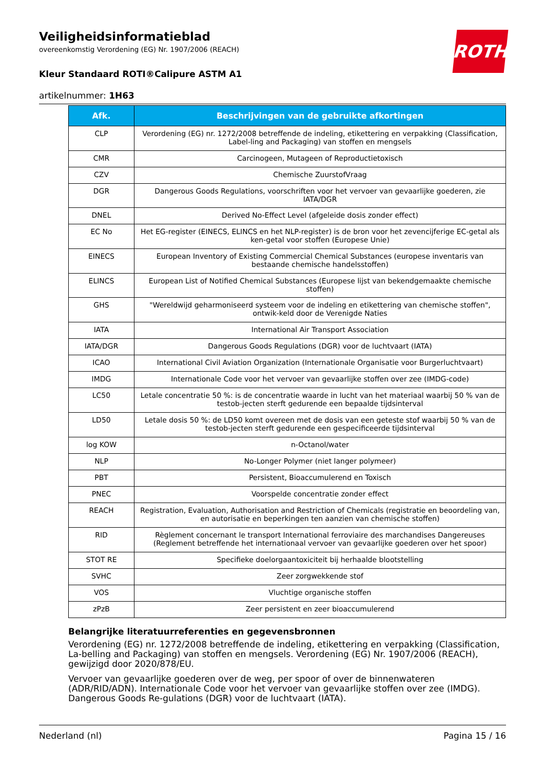Veiligheidsinformatieblad
overeenkomstig Verordening (EG) Nr. 1907/2006 (REACH)
Kleur Standaard ROTI®Calipure ASTM A1
artikelnummer: 1H63
ROTH
| Afk. | Beschrijvingen van de gebruikte afkortingen |
| --- | --- |
| CLP | Verordening (EG) nr. 1272/2008 betreffende de indeling, etikettering en verpakking (Classification, Label-ling and Packaging) van stoffen en mengsels |
| CMR | Carcinogeen, Mutageen of Reproductietoxisch |
| CZV | Chemische ZuurstofVraag |
| DGR | Dangerous Goods Regulations, voorschriften voor het vervoer van gevaarlijke goederen, zie IATA/DGR |
| DNEL | Derived No-Effect Level (afgeleide dosis zonder effect) |
| EC No | Het EG-register (EINECS, ELINCS en het NLP-register) is de bron voor het zevencijferige EC-getal als ken-getal voor stoffen (Europese Unie) |
| EINECS | European Inventory of Existing Commercial Chemical Substances (europese inventaris van bestaande chemische handelsstoffen) |
| ELINCS | European List of Notified Chemical Substances (Europese lijst van bekendgemaakte chemische stoffen) |
| GHS | "Wereldwijd geharmoniseerd systeem voor de indeling en etikettering van chemische stoffen", ontwik-keld door de Verenigde Naties |
| IATA | International Air Transport Association |
| IATA/DGR | Dangerous Goods Regulations (DGR) voor de luchtvaart (IATA) |
| ICAO | International Civil Aviation Organization (Internationale Organisatie voor Burgerluchtvaart) |
| IMDG | Internationale Code voor het vervoer van gevaarlijke stoffen over zee (IMDG-code) |
| LC50 | Letale concentratie 50 %: is de concentratie waarde in lucht van het materiaal waarbij 50 % van de testob-jecten sterft gedurende een bepaalde tijdsinterval |
| LD50 | Letale dosis 50 %: de LD50 komt overeen met de dosis van een geteste stof waarbij 50 % van de testob-jecten sterft gedurende een gespecificeerde tijdsinterval |
| log KOW | n-Octanol/water |
| NLP | No-Longer Polymer (niet langer polymeer) |
| PBT | Persistent, Bioaccumulerend en Toxisch |
| PNEC | Voorspelde concentratie zonder effect |
| REACH | Registration, Evaluation, Authorisation and Restriction of Chemicals (registratie en beoordeling van, en autorisatie en beperkingen ten aanzien van chemische stoffen) |
| RID | Règlement concernant le transport International ferroviaire des marchandises Dangereuses (Reglement betreffende het internationaal vervoer van gevaarlijke goederen over het spoor) |
| STOT RE | Specifieke doelorgaantoxiciteit bij herhaalde blootstelling |
| SVHC | Zeer zorgwekkende stof |
| VOS | Vluchtige organische stoffen |
| zPzB | Zeer persistent en zeer bioaccumulerend |
Belangrijke literatuurreferenties en gegevensbronnen
Verordening (EG) nr. 1272/2008 betreffende de indeling, etikettering en verpakking (Classification, La-belling and Packaging) van stoffen en mengsels. Verordening (EG) Nr. 1907/2006 (REACH), gewijzigd door 2020/878/EU.
Vervoer van gevaarlijke goederen over de weg, per spoor of over de binnenwateren (ADR/RID/ADN). Internationale Code voor het vervoer van gevaarlijke stoffen over zee (IMDG). Dangerous Goods Re-gulations (DGR) voor de luchtvaart (IATA).
Nederland (nl) Pagina 15 / 16